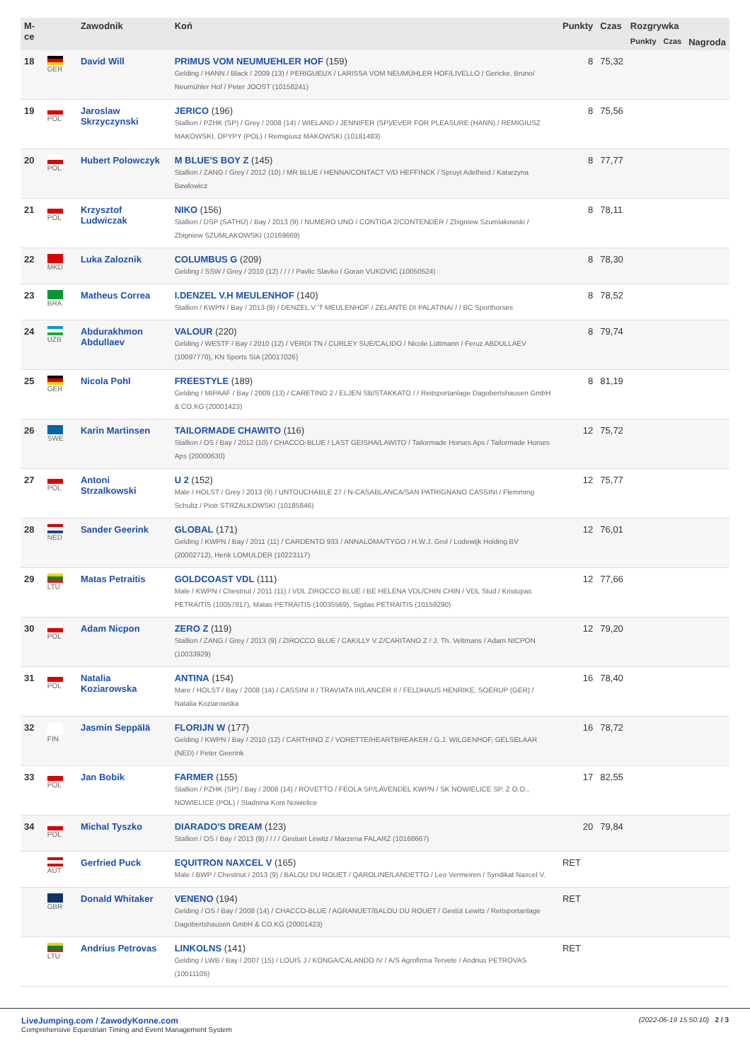| M-ce | | Zawodnik | Koń | Punkty | Czas | Rozgrywka | | |
| --- | --- | --- | --- | --- | --- | --- | --- | --- |
| | | | | | | Punkty | Czas | Nagroda |
| 18 | GER | David Will | PRIMUS VOM NEUMUEHLER HOF (159) Gelding / HANN / Black / 2009 (13) / PERIGUEUX / LARISSA VOM NEUMÜHLER HOF/LIVELLO / Gericke, Bruno/ Neumühler Hof / Peter JOOST (10158241) | 8 | 75,32 | | | |
| 19 | POL | Jaroslaw Skrzyczynski | JERICO (196) Stallion / PZHK (SP) / Grey / 2008 (14) / WIELAND / JENNIFER (SP)/EVER FOR PLEASURE (HANN) / REMIGIUSZ MAKOWSKI, OPYPY (POL) / Remigiusz MAKOWSKI (10181483) | 8 | 75,56 | | | |
| 20 | POL | Hubert Polowczyk | M BLUE'S BOY Z (145) Stallion / ZANG / Grey / 2012 (10) / MR BLUE / HENNA/CONTACT V/D HEFFINCK / Spruyt Adelheid / Katarzyna Bawlowicz | 8 | 77,77 | | | |
| 21 | POL | Krzysztof Ludwiczak | NIKO (156) Stallion / DSP (SATHÜ) / Bay / 2013 (9) / NUMERO UNO / CONTIGA 2/CONTENDER / Zbigniew Szumlakowski / Zbigniew SZUMLAKOWSKI (10169669) | 8 | 78,11 | | | |
| 22 | MKD | Luka Zaloznik | COLUMBUS G (209) Gelding / SSW / Grey / 2010 (12) / / / / Pavlic Slavko / Goran VUKOVIC (10050524) | 8 | 78,30 | | | |
| 23 | BRA | Matheus Correa | I.DENZEL V.H MEULENHOF (140) Stallion / KWPN / Bay / 2013 (9) / DENZEL V 'T MEULENHOF / ZELANTE DI PALATINA/ / / BC Sporthorses | 8 | 78,52 | | | |
| 24 | UZB | Abdurakhmon Abdullaev | VALOUR (220) Gelding / WESTF / Bay / 2010 (12) / VERDI TN / CURLEY SUE/CALIDO / Nicole Lüttmann / Feruz ABDULLAEV (10097770), KN Sports SIA (20017026) | 8 | 79,74 | | | |
| 25 | GER | Nicola Pohl | FREESTYLE (189) Gelding / MIPAAF / Bay / 2009 (13) / CARETINO 2 / ELJEN SB/STAKKATO / / Reitsportanlage Dagobertshausen GmbH & CO.KG (20001423) | 8 | 81,19 | | | |
| 26 | SWE | Karin Martinsen | TAILORMADE CHAWITO (116) Stallion / OS / Bay / 2012 (10) / CHACCO-BLUE / LAST GEISHA/LAWITO / Tailormade Horses Aps / Tailormade Horses Aps (20000630) | 12 | 75,72 | | | |
| 27 | POL | Antoni Strzalkowski | U 2 (152) Male / HOLST / Grey / 2013 (9) / UNTOUCHABLE 27 / N-CASABLANCA/SAN PATRIGNANO CASSINI / Flemming Schultz / Piotr STRZALKOWSKI (10185846) | 12 | 75,77 | | | |
| 28 | NED | Sander Geerink | GLOBAL (171) Gelding / KWPN / Bay / 2011 (11) / CARDENTO 933 / ANNALOMA/TYGO / H.W.J. Grol / Lodewijk Holding BV (20002712), Henk LOMULDER (10223117) | 12 | 76,01 | | | |
| 29 | LTU | Matas Petraitis | GOLDCOAST VDL (111) Male / KWPN / Chestnut / 2011 (11) / VDL ZIROCCO BLUE / BE HELENA VDL/CHIN CHIN / VDL Stud / Kristupas PETRAITIS (10057817), Matas PETRAITIS (10035569), Sigitas PETRAITIS (10159290) | 12 | 77,66 | | | |
| 30 | POL | Adam Nicpon | ZERO Z (119) Stallion / ZANG / Grey / 2013 (9) / ZIROCCO BLUE / CAKILLY V Z/CARITANO Z / J. Th. Veltmans / Adam NICPON (10033929) | 12 | 79,20 | | | |
| 31 | POL | Natalia Koziarowska | ANTINA (154) Mare / HOLST / Bay / 2008 (14) / CASSINI II / TRAVIATA III/LANCER II / FELDHAUS HENRIKE, SOERUP (GER) / Natalia Koziarowska | 16 | 78,40 | | | |
| 32 | FIN | Jasmin Seppälä | FLORIJN W (177) Gelding / KWPN / Bay / 2010 (12) / CARTHINO Z / VORETTE/HEARTBREAKER / G.J. WILGENHOF, GELSELAAR (NED) / Peter Geerink | 16 | 78,72 | | | |
| 33 | POL | Jan Bobik | FARMER (155) Stallion / PZHK (SP) / Bay / 2008 (14) / ROVETTO / FEOLA SP/LAVENDEL KWPN / SK NOWIELICE SP. Z O.O., NOWIELICE (POL) / Stadnina Koni Nowielice | 17 | 82,55 | | | |
| 34 | POL | Michal Tyszko | DIARADO'S DREAM (123) Stallion / OS / Bay / 2013 (9) / / / / Gestuet Lewitz / Marzena FALARZ (10168667) | 20 | 79,84 | | | |
| | AUT | Gerfried Puck | EQUITRON NAXCEL V (165) Male / BWP / Chestnut / 2013 (9) / BALOU DU ROUET / QAROLINE/LANDETTO / Leo Vermeiren / Syndikat Naxcel V. | RET | | | | |
| | GBR | Donald Whitaker | VENENO (194) Gelding / OS / Bay / 2008 (14) / CHACCO-BLUE / AGRANUET/BALOU DU ROUET / Gestüt Lewitz / Reitsportanlage Dagobertshausen GmbH & CO.KG (20001423) | RET | | | | |
| | LTU | Andrius Petrovas | LINKOLNS (141) Gelding / LWB / Bay / 2007 (15) / LOUIS J / KONGA/CALANDO IV / A/S Agrofirma Tervete / Andrius PETROVAS (10011105) | RET | | | | |
LiveJumping.com / ZawodyKonne.com
Comprehensive Equestrian Timing and Event Management System
(2022-06-19 15:50:10) 2 / 3